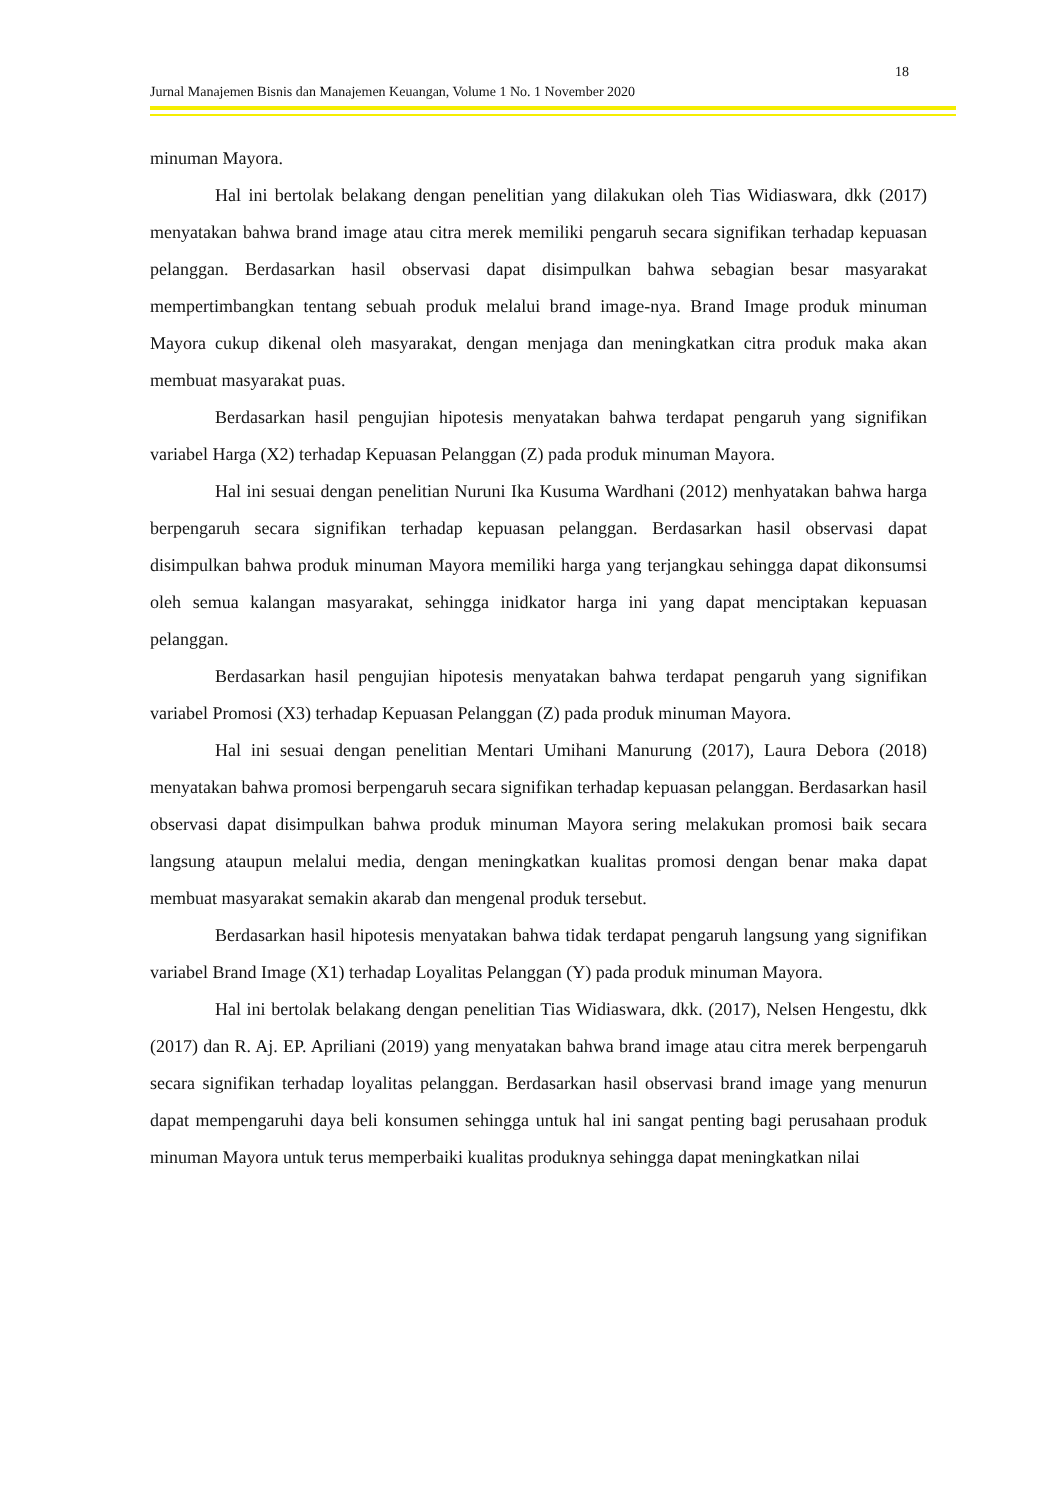18
Jurnal Manajemen Bisnis dan Manajemen Keuangan, Volume 1 No. 1 November 2020
minuman Mayora.
Hal ini bertolak belakang dengan penelitian yang dilakukan oleh Tias Widiaswara, dkk (2017) menyatakan bahwa brand image atau citra merek memiliki pengaruh secara signifikan terhadap kepuasan pelanggan. Berdasarkan hasil observasi dapat disimpulkan bahwa sebagian besar masyarakat mempertimbangkan tentang sebuah produk melalui brand image-nya. Brand Image produk minuman Mayora cukup dikenal oleh masyarakat, dengan menjaga dan meningkatkan citra produk maka akan membuat masyarakat puas.
Berdasarkan hasil pengujian hipotesis menyatakan bahwa terdapat pengaruh yang signifikan variabel Harga (X2) terhadap Kepuasan Pelanggan (Z) pada produk minuman Mayora.
Hal ini sesuai dengan penelitian Nuruni Ika Kusuma Wardhani (2012) menhyatakan bahwa harga berpengaruh secara signifikan terhadap kepuasan pelanggan. Berdasarkan hasil observasi dapat disimpulkan bahwa produk minuman Mayora memiliki harga yang terjangkau sehingga dapat dikonsumsi oleh semua kalangan masyarakat, sehingga inidkator harga ini yang dapat menciptakan kepuasan pelanggan.
Berdasarkan hasil pengujian hipotesis menyatakan bahwa terdapat pengaruh yang signifikan variabel Promosi (X3) terhadap Kepuasan Pelanggan (Z) pada produk minuman Mayora.
Hal ini sesuai dengan penelitian Mentari Umihani Manurung (2017), Laura Debora (2018) menyatakan bahwa promosi berpengaruh secara signifikan terhadap kepuasan pelanggan. Berdasarkan hasil observasi dapat disimpulkan bahwa produk minuman Mayora sering melakukan promosi baik secara langsung ataupun melalui media, dengan meningkatkan kualitas promosi dengan benar maka dapat membuat masyarakat semakin akarab dan mengenal produk tersebut.
Berdasarkan hasil hipotesis menyatakan bahwa tidak terdapat pengaruh langsung yang signifikan variabel Brand Image (X1) terhadap Loyalitas Pelanggan (Y) pada produk minuman Mayora.
Hal ini bertolak belakang dengan penelitian Tias Widiaswara, dkk. (2017), Nelsen Hengestu, dkk (2017) dan R. Aj. EP. Apriliani (2019) yang menyatakan bahwa brand image atau citra merek berpengaruh secara signifikan terhadap loyalitas pelanggan. Berdasarkan hasil observasi brand image yang menurun dapat mempengaruhi daya beli konsumen sehingga untuk hal ini sangat penting bagi perusahaan produk minuman Mayora untuk terus memperbaiki kualitas produknya sehingga dapat meningkatkan nilai